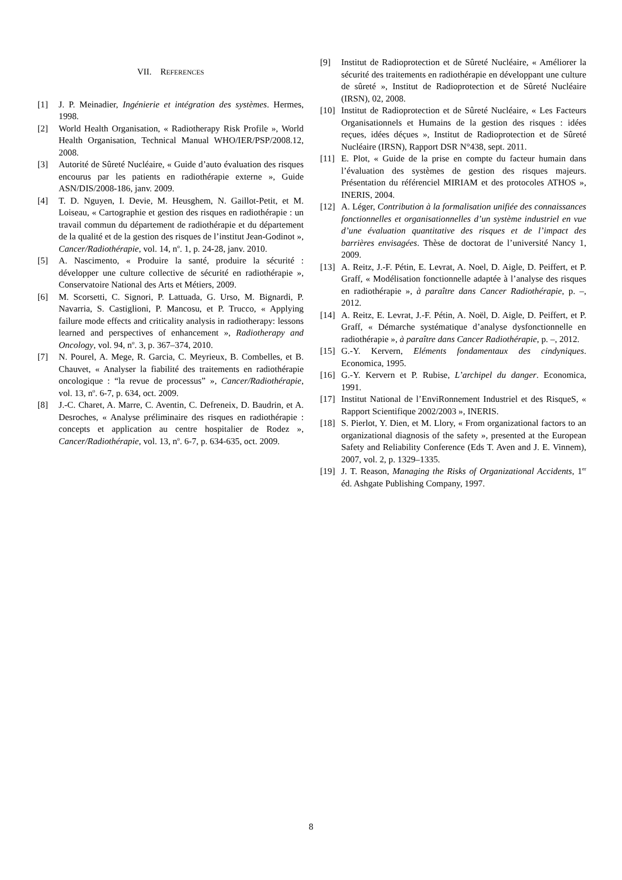VII. REFERENCES
[1] J. P. Meinadier, Ingénierie et intégration des systèmes. Hermes, 1998.
[2] World Health Organisation, « Radiotherapy Risk Profile », World Health Organisation, Technical Manual WHO/IER/PSP/2008.12, 2008.
[3] Autorité de Sûreté Nucléaire, « Guide d’auto évaluation des risques encourus par les patients en radiothérapie externe », Guide ASN/DIS/2008-186, janv. 2009.
[4] T. D. Nguyen, I. Devie, M. Heusghem, N. Gaillot-Petit, et M. Loiseau, « Cartographie et gestion des risques en radiothérapie : un travail commun du département de radiothérapie et du département de la qualité et de la gestion des risques de l’institut Jean-Godinot », Cancer/Radiothérapie, vol. 14, n<sup>o</sup>. 1, p. 24-28, janv. 2010.
[5] A. Nascimento, « Produire la santé, produire la sécurité : développer une culture collective de sécurité en radiothérapie », Conservatoire National des Arts et Métiers, 2009.
[6] M. Scorsetti, C. Signori, P. Lattuada, G. Urso, M. Bignardi, P. Navarria, S. Castiglioni, P. Mancosu, et P. Trucco, « Applying failure mode effects and criticality analysis in radiotherapy: lessons learned and perspectives of enhancement », Radiotherapy and Oncology, vol. 94, n<sup>o</sup>. 3, p. 367–374, 2010.
[7] N. Pourel, A. Mege, R. Garcia, C. Meyrieux, B. Combelles, et B. Chauvet, « Analyser la fiabilité des traitements en radiothérapie oncologique : “la revue de processus” », Cancer/Radiothérapie, vol. 13, n<sup>o</sup>. 6-7, p. 634, oct. 2009.
[8] J.-C. Charet, A. Marre, C. Aventin, C. Defreneix, D. Baudrin, et A. Desroches, « Analyse préliminaire des risques en radiothérapie : concepts et application au centre hospitalier de Rodez », Cancer/Radiothérapie, vol. 13, n<sup>o</sup>. 6-7, p. 634-635, oct. 2009.
[9] Institut de Radioprotection et de Sûreté Nucléaire, « Améliorer la sécurité des traitements en radiothérapie en développant une culture de sûreté », Institut de Radioprotection et de Sûreté Nucléaire (IRSN), 02, 2008.
[10] Institut de Radioprotection et de Sûreté Nucléaire, « Les Facteurs Organisationnels et Humains de la gestion des risques : idées reçues, idées déçues », Institut de Radioprotection et de Sûreté Nucléaire (IRSN), Rapport DSR N°438, sept. 2011.
[11] E. Plot, « Guide de la prise en compte du facteur humain dans l’évaluation des systèmes de gestion des risques majeurs. Présentation du référenciel MIRIAM et des protocoles ATHOS », INERIS, 2004.
[12] A. Léger, Contribution à la formalisation unifiée des connaissances fonctionnelles et organisationnelles d’un système industriel en vue d’une évaluation quantitative des risques et de l’impact des barrières envisagées. Thèse de doctorat de l’université Nancy 1, 2009.
[13] A. Reitz, J.-F. Pétin, E. Levrat, A. Noel, D. Aigle, D. Peiffert, et P. Graff, « Modélisation fonctionnelle adaptée à l’analyse des risques en radiothérapie », à paraître dans Cancer Radiothérapie, p. –, 2012.
[14] A. Reitz, E. Levrat, J.-F. Pétin, A. Noël, D. Aigle, D. Peiffert, et P. Graff, « Démarche systématique d’analyse dysfonctionnelle en radiothérapie », à paraître dans Cancer Radiothérapie, p. –, 2012.
[15] G.-Y. Kervern, Eléments fondamentaux des cindyniques. Economica, 1995.
[16] G.-Y. Kervern et P. Rubise, L’archipel du danger. Economica, 1991.
[17] Institut National de l’EnviRonnement Industriel et des RisqueS, « Rapport Scientifique 2002/2003 », INERIS.
[18] S. Pierlot, Y. Dien, et M. Llory, « From organizational factors to an organizational diagnosis of the safety », presented at the European Safety and Reliability Conference (Eds T. Aven and J. E. Vinnem), 2007, vol. 2, p. 1329–1335.
[19] J. T. Reason, Managing the Risks of Organizational Accidents, 1<sup>er</sup> éd. Ashgate Publishing Company, 1997.
8